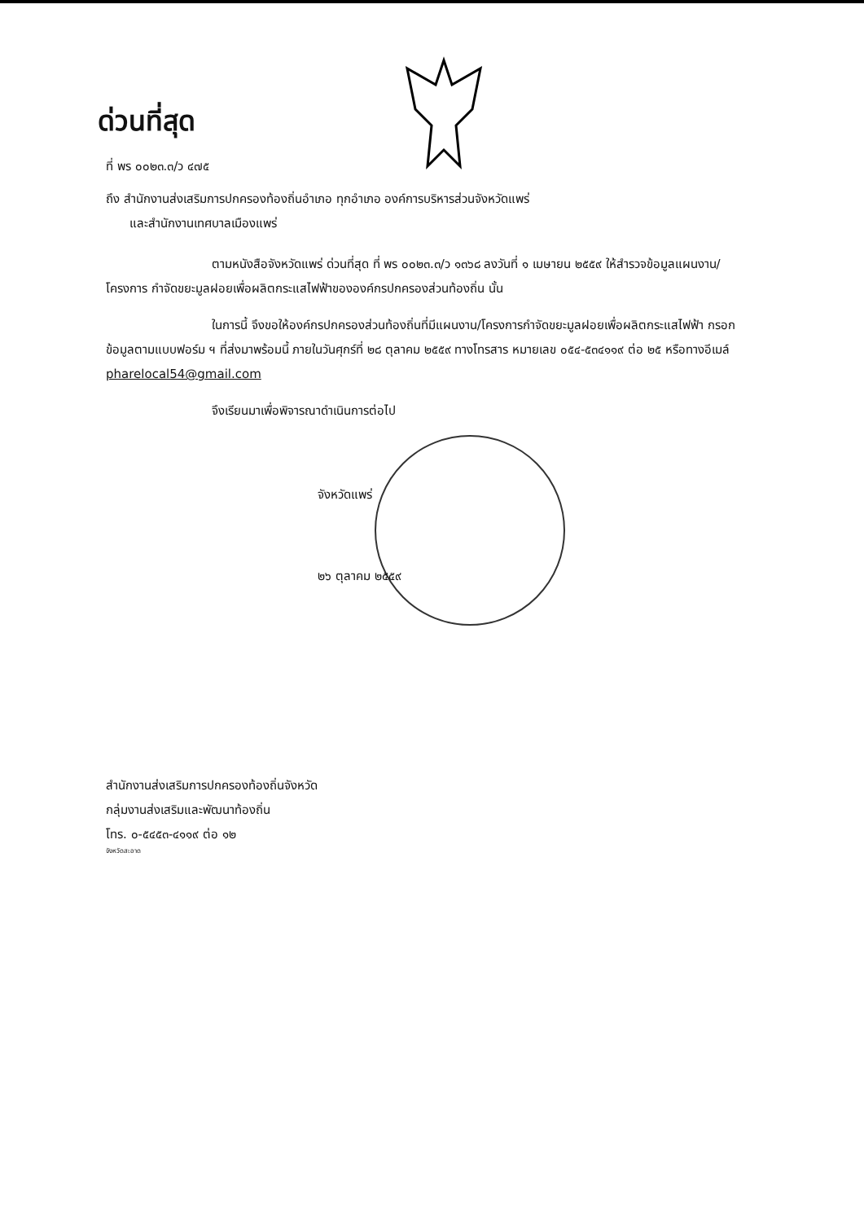ด่วนที่สุด
ที่ พร ๐๐๒๓.๓/ว ๔๗๕
ถึง สำนักงานส่งเสริมการปกครองท้องถิ่นอำเภอ ทุกอำเภอ องค์การบริหารส่วนจังหวัดแพร่
และสำนักงานเทศบาลเมืองแพร่
ตามหนังสือจังหวัดแพร่ ด่วนที่สุด ที่ พร ๐๐๒๓.๓/ว ๑๓๖๘ ลงวันที่ ๑ เมษายน ๒๕๕๙ ให้สำรวจข้อมูลแผนงาน/โครงการ กำจัดขยะมูลฝอยเพื่อผลิตกระแสไฟฟ้าขององค์กรปกครองส่วนท้องถิ่น นั้น
ในการนี้ จึงขอให้องค์กรปกครองส่วนท้องถิ่นที่มีแผนงาน/โครงการกำจัดขยะมูลฝอยเพื่อผลิตกระแสไฟฟ้า กรอกข้อมูลตามแบบฟอร์ม ฯ ที่ส่งมาพร้อมนี้ ภายในวันศุกร์ที่ ๒๘ ตุลาคม ๒๕๕๙ ทางโทรสาร หมายเลข ๐๕๔-๕๓๔๑๑๙ ต่อ ๒๕ หรือทางอีเมล์ pharelocal54@gmail.com
จึงเรียนมาเพื่อพิจารณาดำเนินการต่อไป
จังหวัดแพร่
๒๖ ตุลาคม ๒๕๕๙
สำนักงานส่งเสริมการปกครองท้องถิ่นจังหวัด
กลุ่มงานส่งเสริมและพัฒนาท้องถิ่น
โทร. ๐-๕๔๕๓-๔๑๑๙ ต่อ ๑๒
จังหวัดสะอาด